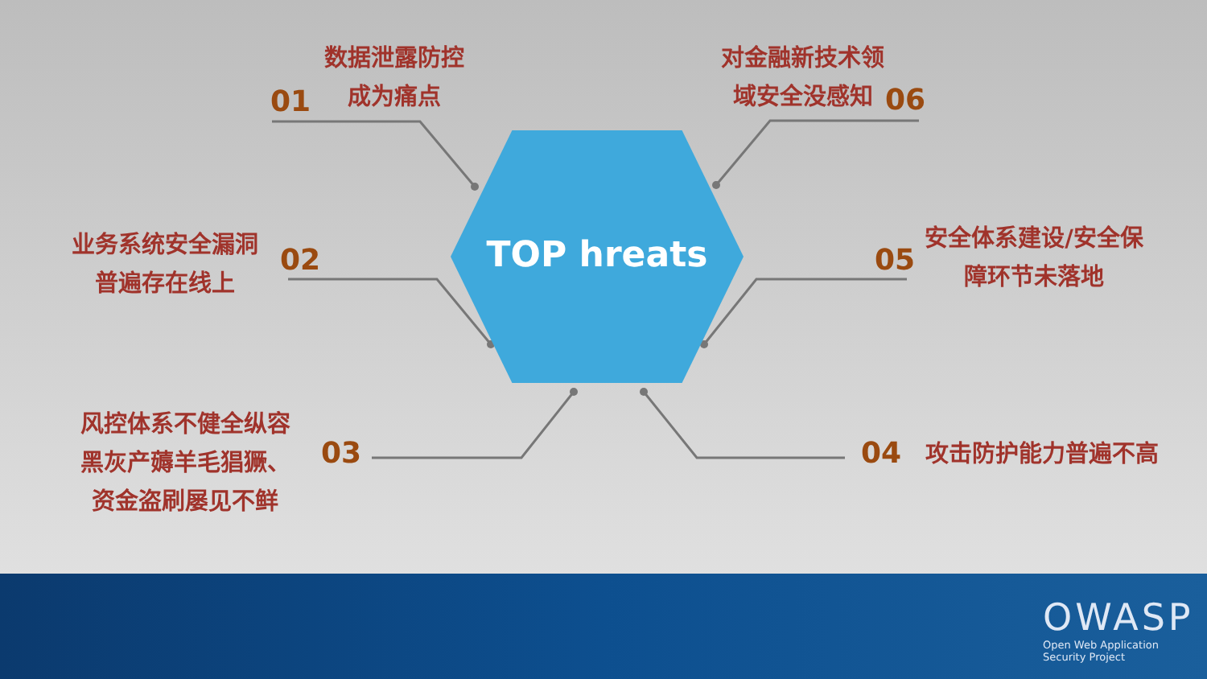TOP hreats
01
数据泄露防控
成为痛点
对金融新技术领
域安全没感知
06
业务系统安全漏洞
普遍存在线上
02 05
安全体系建设/安全保
障环节未落地
风控体系不健全纵容
黑灰产薅羊毛猖獗、
资金盗刷屡见不鲜
03 04 攻击防护能力普遍不高
OWASP
Open Web Application
Security Project